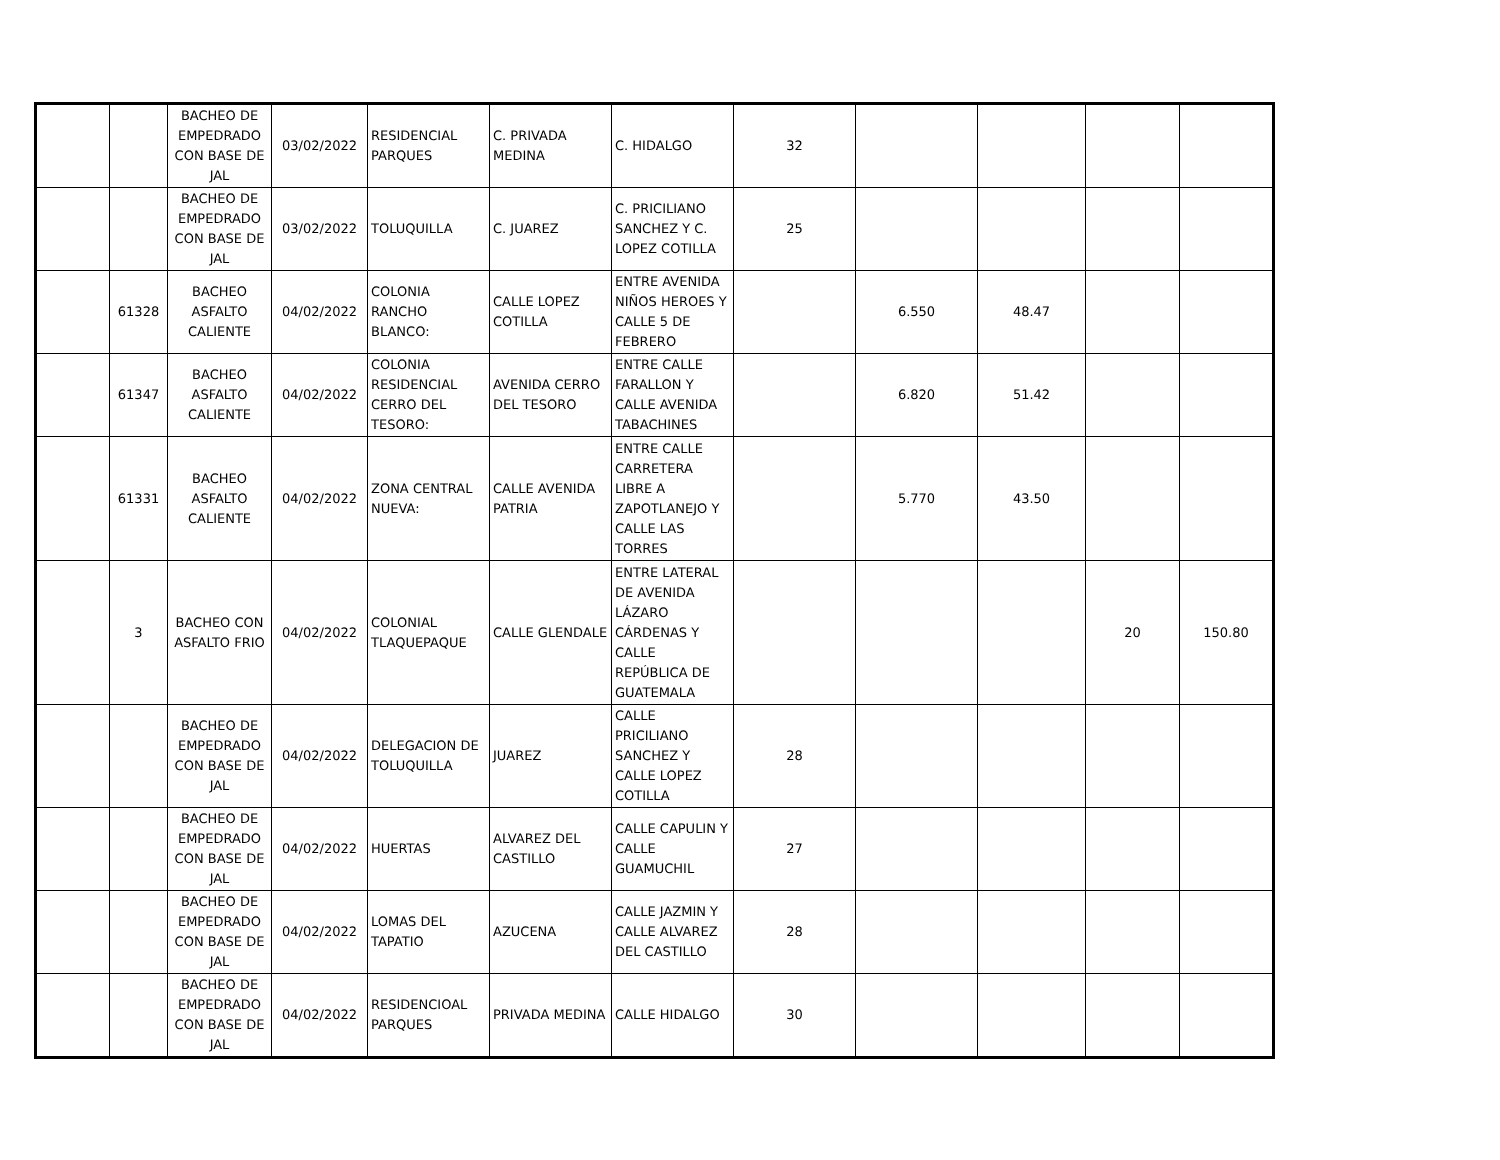| | | BACHEO DE EMPEDRADO CON BASE DE JAL | 03/02/2022 | RESIDENCIAL PARQUES | C. PRIVADA MEDINA | C. HIDALGO | 32 | | | | |
| | | BACHEO DE EMPEDRADO CON BASE DE JAL | 03/02/2022 | TOLUQUILLA | C. JUAREZ | C. PRICILIANO SANCHEZ Y C. LOPEZ COTILLA | 25 | | | | |
| | 61328 | BACHEO ASFALTO CALIENTE | 04/02/2022 | COLONIA RANCHO BLANCO: | CALLE LOPEZ COTILLA | ENTRE AVENIDA NIÑOS HEROES Y CALLE 5 DE FEBRERO | | 6.550 | 48.47 | | |
| | 61347 | BACHEO ASFALTO CALIENTE | 04/02/2022 | COLONIA RESIDENCIAL CERRO DEL TESORO: | AVENIDA CERRO DEL TESORO | ENTRE CALLE FARALLON Y CALLE AVENIDA TABACHINES | | 6.820 | 51.42 | | |
| | 61331 | BACHEO ASFALTO CALIENTE | 04/02/2022 | ZONA CENTRAL NUEVA: | CALLE AVENIDA PATRIA | ENTRE CALLE CARRETERA LIBRE A ZAPOTLANEJO Y CALLE LAS TORRES | | 5.770 | 43.50 | | |
| | 3 | BACHEO CON ASFALTO FRIO | 04/02/2022 | COLONIAL TLAQUEPAQUE | CALLE GLENDALE | ENTRE LATERAL DE AVENIDA LÁZARO CÁRDENAS Y CALLE REPÚBLICA DE GUATEMALA | | | | 20 | 150.80 |
| | | BACHEO DE EMPEDRADO CON BASE DE JAL | 04/02/2022 | DELEGACION DE TOLUQUILLA | JUAREZ | CALLE PRICILIANO SANCHEZ Y CALLE LOPEZ COTILLA | 28 | | | | |
| | | BACHEO DE EMPEDRADO CON BASE DE JAL | 04/02/2022 | HUERTAS | ALVAREZ DEL CASTILLO | CALLE CAPULIN Y CALLE GUAMUCHIL | 27 | | | | |
| | | BACHEO DE EMPEDRADO CON BASE DE JAL | 04/02/2022 | LOMAS DEL TAPATIO | AZUCENA | CALLE JAZMIN Y CALLE ALVAREZ DEL CASTILLO | 28 | | | | |
| | | BACHEO DE EMPEDRADO CON BASE DE JAL | 04/02/2022 | RESIDENCIOAL PARQUES | PRIVADA MEDINA | CALLE HIDALGO | 30 | | | | |